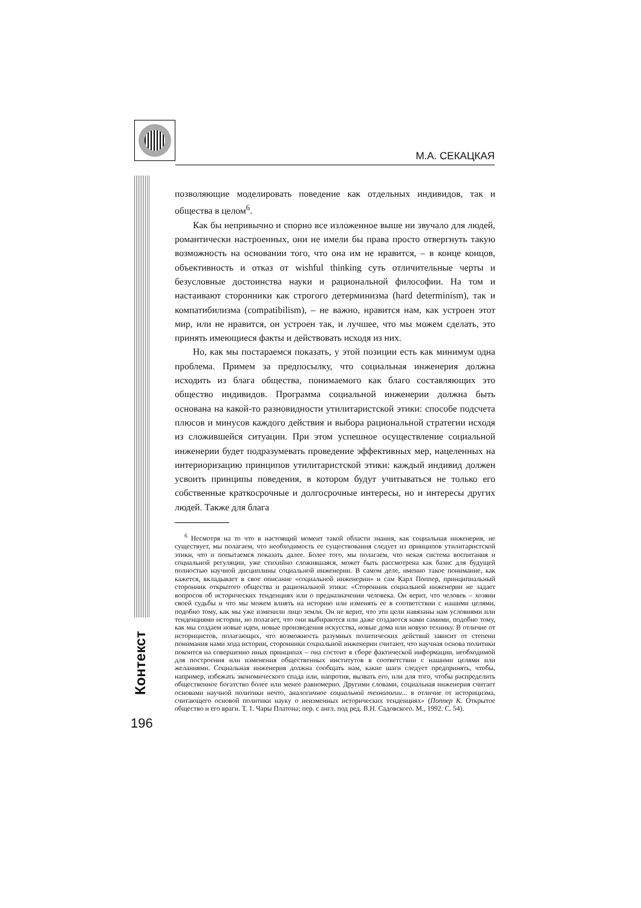М.А. СЕКАЦКАЯ
Контекст
позволяющие моделировать поведение как отдельных индивидов, так и общества в целом<sup>6</sup>.
Как бы непривычно и спорно все изложенное выше ни звучало для людей, романтически настроенных, они не имели бы права просто отвергнуть такую возможность на основании того, что она им не нравится, – в конце концов, объективность и отказ от wishful thinking суть отличительные черты и безусловные достоинства науки и рациональной философии. На том и настаивают сторонники как строгого детерминизма (hard determinism), так и компатибилизма (compatibilism), – не важно, нравится нам, как устроен этот мир, или не нравится, он устроен так, и лучшее, что мы можем сделать, это принять имеющиеся факты и действовать исходя из них.
Но, как мы постараемся показать, у этой позиции есть как минимум одна проблема. Примем за предпосылку, что социальная инженерия должна исходить из блага общества, понимаемого как благо составляющих это общество индивидов. Программа социальной инженерии должна быть основана на какой-то разновидности утилитаристской этики: способе подсчета плюсов и минусов каждого действия и выбора рациональной стратегии исходя из сложившейся ситуации. При этом успешное осуществление социальной инженерии будет подразумевать проведение эффективных мер, нацеленных на интериоризацию принципов утилитаристской этики: каждый индивид должен усвоить принципы поведения, в котором будут учитываться не только его собственные краткосрочные и долгосрочные интересы, но и интересы других людей. Также для блага
<sup>6</sup> Несмотря на то что в настоящий момент такой области знания, как социальная инженерия, не существует, мы полагаем, что необходимость ее существования следует из принципов утилитаристской этики, что и попытаемся показать далее. Более того, мы полагаем, что некая система воспитания и социальной регуляции, уже стихийно сложившаяся, может быть рассмотрена как базис для будущей полностью научной дисциплины социальной инженерии. В самом деле, именно такое понимание, как кажется, вкладывает в свое описание «социальной инженерии» и сам Карл Поппер, принципиальный сторонник открытого общества и рациональной этики: «Сторонник социальной инженерии не задает вопросов об исторических тенденциях или о предназначении человека. Он верит, что человек – хозяин своей судьбы и что мы можем влиять на историю или изменять ее в соответствии с нашими целями, подобно тому, как мы уже изменили лицо земли. Он не верит, что эти цели навязаны нам условиями или тенденциями истории, но полагает, что они выбираются или даже создаются нами самими, подобно тому, как мы создаем новые идеи, новые произведения искусства, новые дома или новую технику. В отличие от историцистов, полагающих, что возможность разумных политических действий зависит от степени понимания нами хода истории, сторонники социальной инженерии считают, что научная основа политики покоится на совершенно иных принципах – она состоит в сборе фактической информации, необходимой для построения или изменения общественных институтов в соответствии с нашими целями или желаниями. Социальная инженерия должна сообщать нам, какие шаги следует предпринять, чтобы, например, избежать экономического спада или, напротив, вызвать его, или для того, чтобы распределить общественное богатство более или менее равномерно. Другими словами, социальная инженерия считает основами научной политики нечто, аналогичное социальной технологии... в отличие от историцизма, считающего основой политики науку о неизменных исторических тенденциях» (Поппер К. Открытое общество и его враги. Т. 1. Чары Платона; пер. с англ. под ред. В.Н. Садовского. М., 1992. С. 54).
196